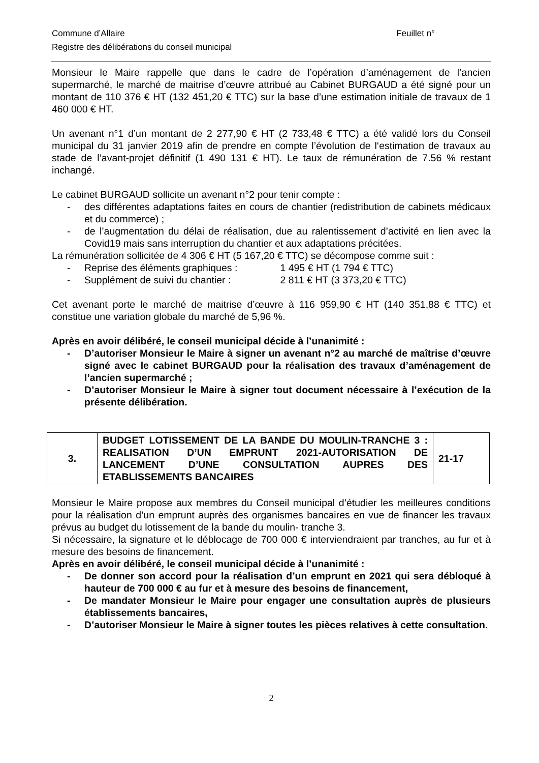Commune d’Allaire Feuillet n°
Registre des délibérations du conseil municipal
Monsieur le Maire rappelle que dans le cadre de l’opération d’aménagement de l’ancien supermarché, le marché de maitrise d’œuvre attribué au Cabinet BURGAUD a été signé pour un montant de 110 376 € HT (132 451,20 € TTC) sur la base d’une estimation initiale de travaux de 1 460 000 € HT.
Un avenant n°1 d’un montant de 2 277,90 € HT (2 733,48 € TTC) a été validé lors du Conseil municipal du 31 janvier 2019 afin de prendre en compte l’évolution de l‘estimation de travaux au stade de l’avant-projet définitif (1 490 131 € HT). Le taux de rémunération de 7.56 % restant inchangé.
Le cabinet BURGAUD sollicite un avenant n°2 pour tenir compte :
- des différentes adaptations faites en cours de chantier (redistribution de cabinets médicaux et du commerce) ;
- de l’augmentation du délai de réalisation, due au ralentissement d’activité en lien avec la Covid19 mais sans interruption du chantier et aux adaptations précitées.
La rémunération sollicitée de 4 306 € HT (5 167,20 € TTC) se décompose comme suit :
- Reprise des éléments graphiques : 1 495 € HT (1 794 € TTC)
- Supplément de suivi du chantier : 2 811 € HT (3 373,20 € TTC)
Cet avenant porte le marché de maitrise d’œuvre à 116 959,90 € HT (140 351,88 € TTC) et constitue une variation globale du marché de 5,96 %.
Après en avoir délibéré, le conseil municipal décide à l’unanimité :
- D’autoriser Monsieur le Maire à signer un avenant n°2 au marché de maîtrise d’œuvre signé avec le cabinet BURGAUD pour la réalisation des travaux d’aménagement de l’ancien supermarché ;
- D’autoriser Monsieur le Maire à signer tout document nécessaire à l’exécution de la présente délibération.
| 3. | BUDGET LOTISSEMENT DE LA BANDE DU MOULIN-TRANCHE 3 : REALISATION D’UN EMPRUNT 2021-AUTORISATION DE LANCEMENT D’UNE CONSULTATION AUPRES DES ETABLISSEMENTS BANCAIRES | 21-17 |
Monsieur le Maire propose aux membres du Conseil municipal d’étudier les meilleures conditions pour la réalisation d’un emprunt auprès des organismes bancaires en vue de financer les travaux prévus au budget du lotissement de la bande du moulin- tranche 3.
Si nécessaire, la signature et le déblocage de 700 000 € interviendraient par tranches, au fur et à mesure des besoins de financement.
Après en avoir délibéré, le conseil municipal décide à l’unanimité :
- De donner son accord pour la réalisation d’un emprunt en 2021 qui sera débloqué à hauteur de 700 000 € au fur et à mesure des besoins de financement,
- De mandater Monsieur le Maire pour engager une consultation auprès de plusieurs établissements bancaires,
- D’autoriser Monsieur le Maire à signer toutes les pièces relatives à cette consultation.
2